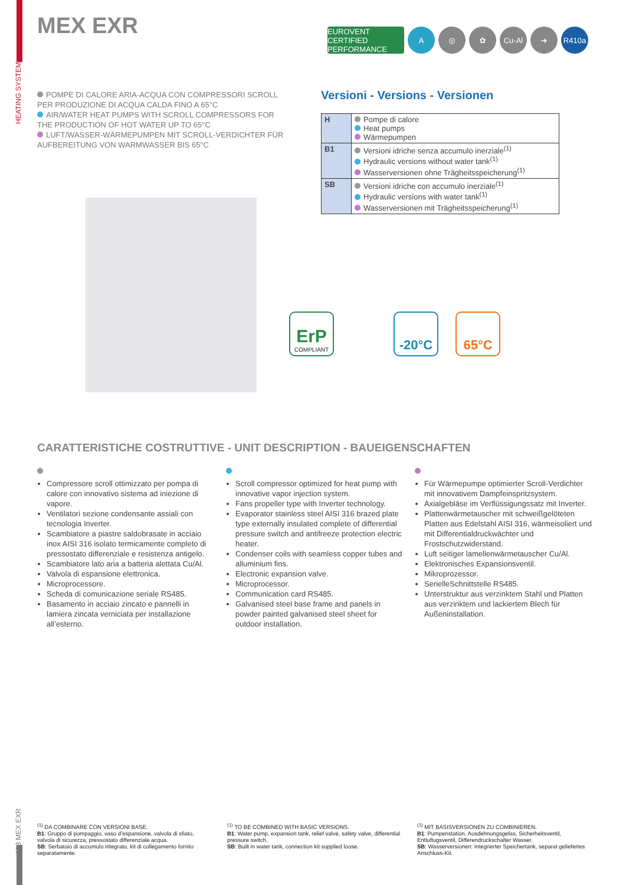HEATING SYSTEM
MEX EXR
EUROVENT CERTIFIED PERFORMANCE
A ◎ ✿ Cu-Al ➜ R410a
POMPE DI CALORE ARIA-ACQUA CON COMPRESSORI SCROLL PER PRODUZIONE DI ACQUA CALDA FINO A 65°C
AIR/WATER HEAT PUMPS WITH SCROLL COMPRESSORS FOR THE PRODUCTION OF HOT WATER UP TO 65°C
LUFT/WASSER-WÄRMEPUMPEN MIT SCROLL-VERDICHTER FÜR AUFBEREITUNG VON WARMWASSER BIS 65°C
Versioni - Versions - Versionen
| H | Pompe di calore Heat pumps Wärmepumpen |
| B1 | Versioni idriche senza accumulo inerziale<sup>(1)</sup> Hydraulic versions without water tank<sup>(1)</sup> Wasserversionen ohne Trägheitsspeicherung<sup>(1)</sup> |
| SB | Versioni idriche con accumulo inerziale<sup>(1)</sup> Hydraulic versions with water tank<sup>(1)</sup> Wasserversionen mit Trägheitsspeicherung<sup>(1)</sup> |
ErP
COMPLIANT
-20°C 65°C
CARATTERISTICHE COSTRUTTIVE - UNIT DESCRIPTION - BAUEIGENSCHAFTEN
Compressore scroll ottimizzato per pompa di calore con innovativo sistema ad iniezione di vapore.
Ventilatori sezione condensante assiali con tecnologia Inverter.
Scambiatore a piastre saldobrasate in acciaio inox AISI 316 isolato termicamente completo di pressostato differenziale e resistenza antigelo.
Scambiatore lato aria a batteria alettata Cu/Al.
Valvola di espansione elettronica.
Microprocessore.
Scheda di comunicazione seriale RS485.
Basamento in acciaio zincato e pannelli in lamiera zincata verniciata per installazione all’esterno.
Scroll compressor optimized for heat pump with innovative vapor injection system.
Fans propeller type with Inverter technology.
Evaporator stainless steel AISI 316 brazed plate type externally insulated complete of differential pressure switch and antifreeze protection electric heater.
Condenser coils with seamless copper tubes and alluminium fins.
Electronic expansion valve.
Microprocessor.
Communication card RS485.
Galvanised steel base frame and panels in powder painted galvanised steel sheet for outdoor installation.
Für Wärmepumpe optimierter Scroll-Verdichter mit innovativem Dampfeinspritzsystem.
Axialgebläse im Verflüssigungssatz mit Inverter.
Plattenwärmetauscher mit schweißgelöteten Platten aus Edelstahl AISI 316, wärmeisoliert und mit Differentialdruckwächter und Frostschutzwiderstand.
Luft seitiger lamellenwärmetauscher Cu/Al.
Elektronisches Expansionsventil.
Mikroprozessor.
SerielleSchnittstelle RS485.
Unterstruktur aus verzinktem Stahl und Platten aus verzinktem und lackiertem Blech für Außeninstallation.
108 MEX EXR
<sup>(1)</sup> DA COMBINARE CON VERSIONI BASE.
B1: Gruppo di pompaggio, vaso d’espansione, valvola di sfiato, valvola di sicurezza, pressostato differenziale acqua.
SB: Serbatoio di accumulo integrato, kit di collegamento fornito separatamente.
<sup>(1)</sup> TO BE COMBINED WITH BASIC VERSIONS.
B1: Water pump, expansion tank, relief valve, safety valve, differential pressure switch.
SB: Built in water tank, connection kit supplied loose.
<sup>(1)</sup> MIT BASISVERSIONEN ZU COMBINIEREN.
B1: Pumpenstation, Ausdehnungsgefas, Sicherheitsventil, Entluftugsventil, Differendruckschalter Wasser.
SB: Wasserversionen: Integrierter Speichertank, separat geliefertes Anschluss-Kit.